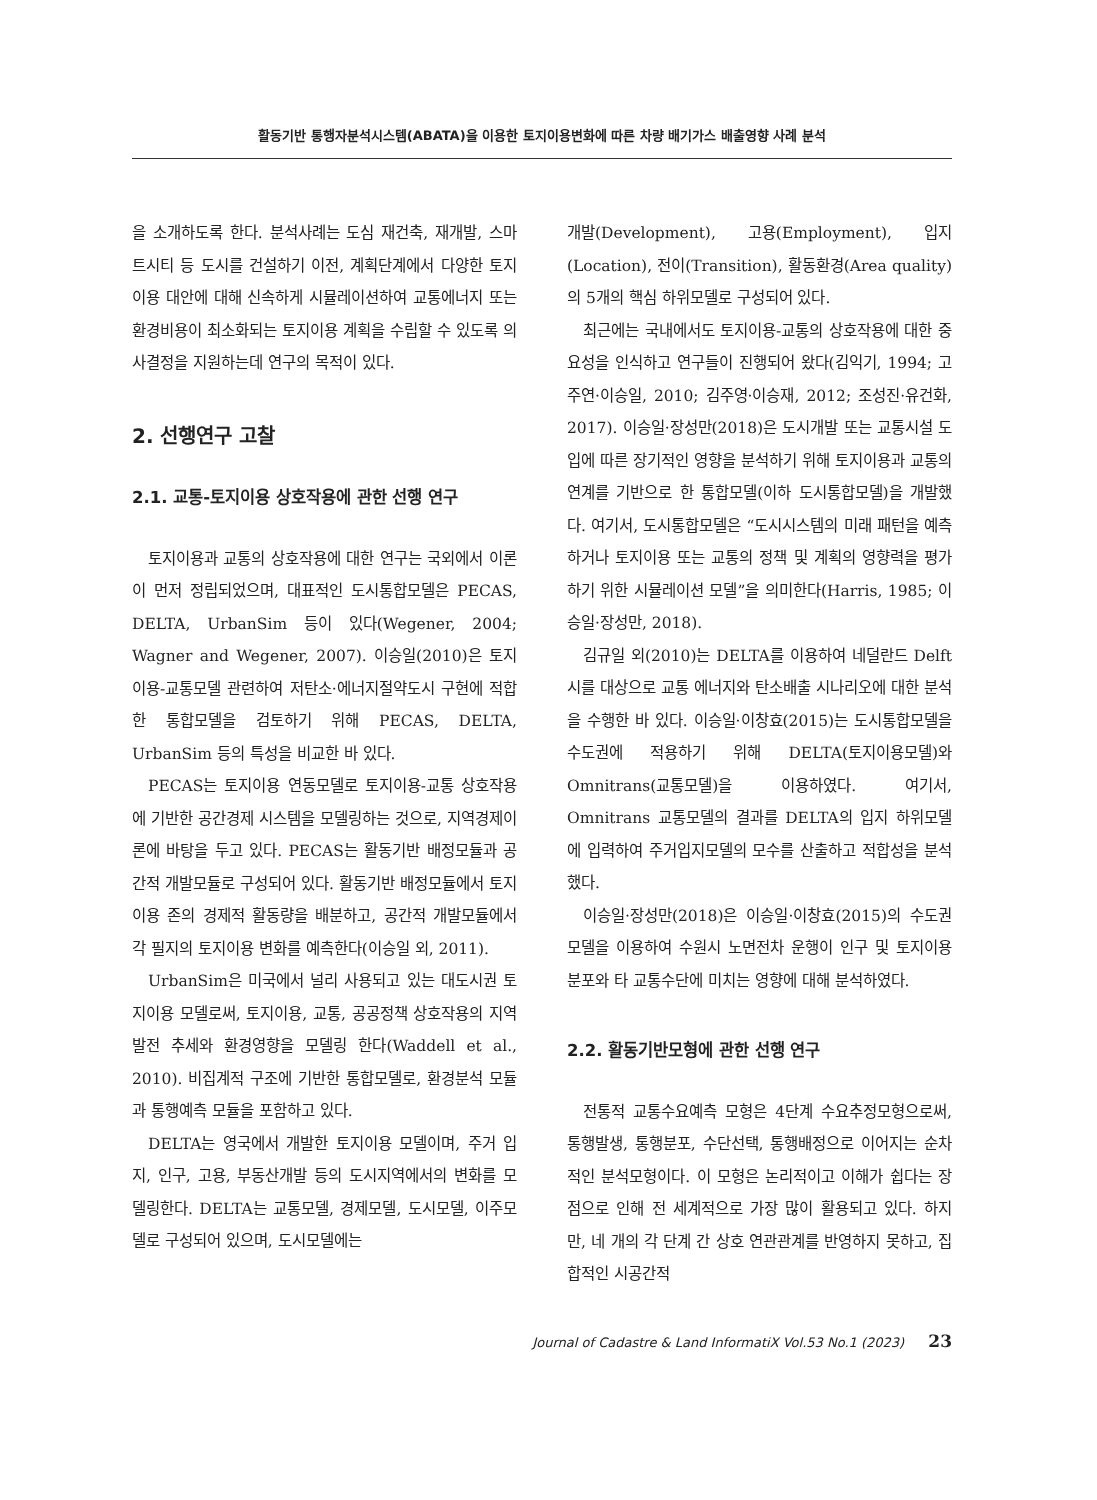활동기반 통행자분석시스템(ABATA)을 이용한 토지이용변화에 따른 차량 배기가스 배출영향 사례 분석
을 소개하도록 한다. 분석사례는 도심 재건축, 재개발, 스마트시티 등 도시를 건설하기 이전, 계획단계에서 다양한 토지이용 대안에 대해 신속하게 시뮬레이션하여 교통에너지 또는 환경비용이 최소화되는 토지이용 계획을 수립할 수 있도록 의사결정을 지원하는데 연구의 목적이 있다.
2. 선행연구 고찰
2.1. 교통-토지이용 상호작용에 관한 선행 연구
토지이용과 교통의 상호작용에 대한 연구는 국외에서 이론이 먼저 정립되었으며, 대표적인 도시통합모델은 PECAS, DELTA, UrbanSim 등이 있다(Wegener, 2004; Wagner and Wegener, 2007). 이승일(2010)은 토지이용-교통모델 관련하여 저탄소·에너지절약도시 구현에 적합한 통합모델을 검토하기 위해 PECAS, DELTA, UrbanSim 등의 특성을 비교한 바 있다.
PECAS는 토지이용 연동모델로 토지이용-교통 상호작용에 기반한 공간경제 시스템을 모델링하는 것으로, 지역경제이론에 바탕을 두고 있다. PECAS는 활동기반 배정모듈과 공간적 개발모듈로 구성되어 있다. 활동기반 배정모듈에서 토지이용 존의 경제적 활동량을 배분하고, 공간적 개발모듈에서 각 필지의 토지이용 변화를 예측한다(이승일 외, 2011).
UrbanSim은 미국에서 널리 사용되고 있는 대도시권 토지이용 모델로써, 토지이용, 교통, 공공정책 상호작용의 지역발전 추세와 환경영향을 모델링 한다(Waddell et al., 2010). 비집계적 구조에 기반한 통합모델로, 환경분석 모듈과 통행예측 모듈을 포함하고 있다.
DELTA는 영국에서 개발한 토지이용 모델이며, 주거 입지, 인구, 고용, 부동산개발 등의 도시지역에서의 변화를 모델링한다. DELTA는 교통모델, 경제모델, 도시모델, 이주모델로 구성되어 있으며, 도시모델에는
개발(Development), 고용(Employment), 입지(Location), 전이(Transition), 활동환경(Area quality)의 5개의 핵심 하위모델로 구성되어 있다.
최근에는 국내에서도 토지이용-교통의 상호작용에 대한 중요성을 인식하고 연구들이 진행되어 왔다(김익기, 1994; 고주연·이승일, 2010; 김주영·이승재, 2012; 조성진·유건화, 2017). 이승일·장성만(2018)은 도시개발 또는 교통시설 도입에 따른 장기적인 영향을 분석하기 위해 토지이용과 교통의 연계를 기반으로 한 통합모델(이하 도시통합모델)을 개발했다. 여기서, 도시통합모델은 “도시시스템의 미래 패턴을 예측하거나 토지이용 또는 교통의 정책 및 계획의 영향력을 평가하기 위한 시뮬레이션 모델”을 의미한다(Harris, 1985; 이승일·장성만, 2018).
김규일 외(2010)는 DELTA를 이용하여 네덜란드 Delft시를 대상으로 교통 에너지와 탄소배출 시나리오에 대한 분석을 수행한 바 있다. 이승일·이창효(2015)는 도시통합모델을 수도권에 적용하기 위해 DELTA(토지이용모델)와 Omnitrans(교통모델)을 이용하였다. 여기서, Omnitrans 교통모델의 결과를 DELTA의 입지 하위모델에 입력하여 주거입지모델의 모수를 산출하고 적합성을 분석했다.
이승일·장성만(2018)은 이승일·이창효(2015)의 수도권 모델을 이용하여 수원시 노면전차 운행이 인구 및 토지이용 분포와 타 교통수단에 미치는 영향에 대해 분석하였다.
2.2. 활동기반모형에 관한 선행 연구
전통적 교통수요예측 모형은 4단계 수요추정모형으로써, 통행발생, 통행분포, 수단선택, 통행배정으로 이어지는 순차적인 분석모형이다. 이 모형은 논리적이고 이해가 쉽다는 장점으로 인해 전 세계적으로 가장 많이 활용되고 있다. 하지만, 네 개의 각 단계 간 상호 연관관계를 반영하지 못하고, 집합적인 시공간적
Journal of Cadastre & Land InformatiX Vol.53 No.1 (2023) 23